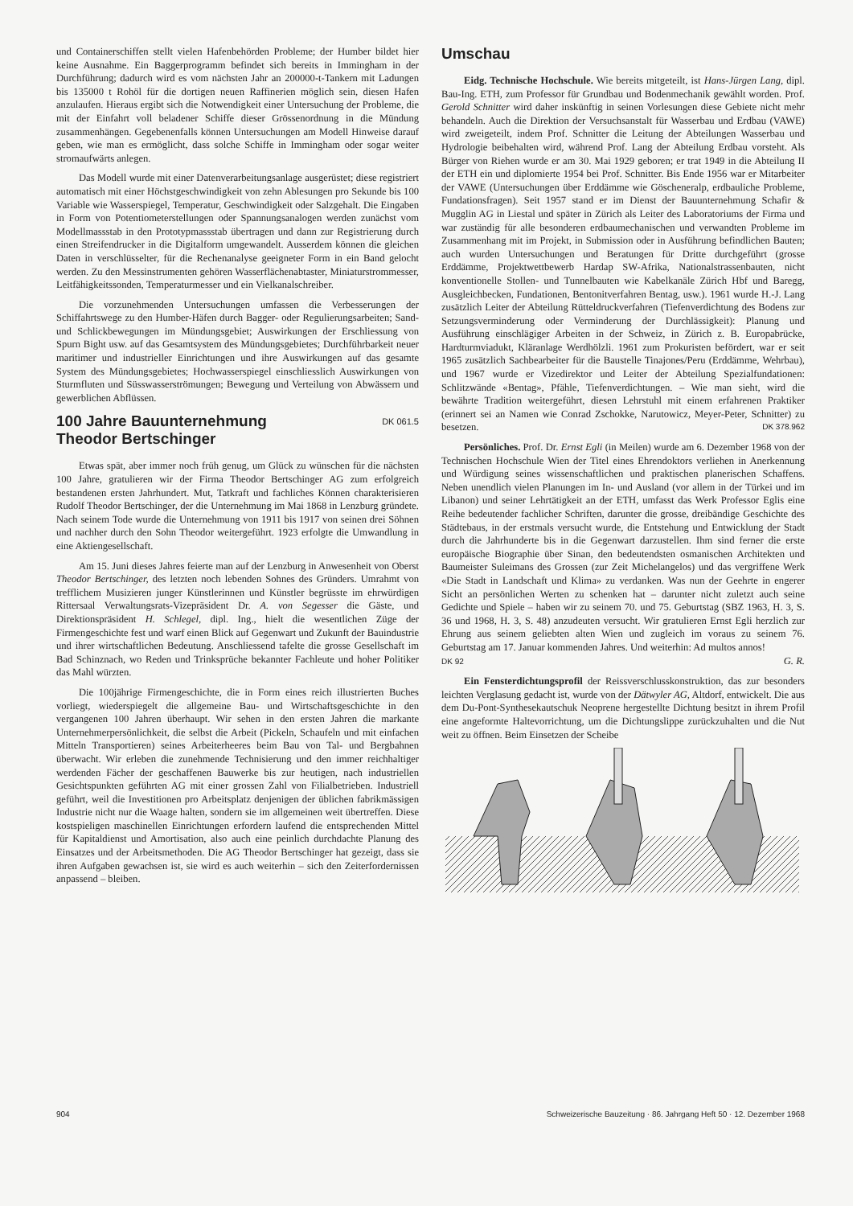und Containerschiffen stellt vielen Hafenbehörden Probleme; der Humber bildet hier keine Ausnahme. Ein Baggerprogramm befindet sich bereits in Immingham in der Durchführung; dadurch wird es vom nächsten Jahr an 200000-t-Tankern mit Ladungen bis 135000 t Rohöl für die dortigen neuen Raffinerien möglich sein, diesen Hafen anzulaufen. Hieraus ergibt sich die Notwendigkeit einer Untersuchung der Probleme, die mit der Einfahrt voll beladener Schiffe dieser Grössenordnung in die Mündung zusammenhängen. Gegebenenfalls können Untersuchungen am Modell Hinweise darauf geben, wie man es ermöglicht, dass solche Schiffe in Immingham oder sogar weiter stromaufwärts anlegen.
Das Modell wurde mit einer Datenverarbeitungsanlage ausgerüstet; diese registriert automatisch mit einer Höchstgeschwindigkeit von zehn Ablesungen pro Sekunde bis 100 Variable wie Wasserspiegel, Temperatur, Geschwindigkeit oder Salzgehalt. Die Eingaben in Form von Potentiometerstellungen oder Spannungsanalogen werden zunächst vom Modellmassstab in den Prototypmassstab übertragen und dann zur Registrierung durch einen Streifendrucker in die Digitalform umgewandelt. Ausserdem können die gleichen Daten in verschlüsselter, für die Rechenanalyse geeigneter Form in ein Band gelocht werden. Zu den Messinstrumenten gehören Wasserflächenabtaster, Miniaturstrommesser, Leitfähigkeitssonden, Temperaturmesser und ein Vielkanalschreiber.
Die vorzunehmenden Untersuchungen umfassen die Verbesserungen der Schiffahrtswege zu den Humber-Häfen durch Bagger- oder Regulierungsarbeiten; Sand- und Schlickbewegungen im Mündungsgebiet; Auswirkungen der Erschliessung von Spurn Bight usw. auf das Gesamtsystem des Mündungsgebietes; Durchführbarkeit neuer maritimer und industrieller Einrichtungen und ihre Auswirkungen auf das gesamte System des Mündungsgebietes; Hochwasserspiegel einschliesslich Auswirkungen von Sturmfluten und Süsswasserströmungen; Bewegung und Verteilung von Abwässern und gewerblichen Abflüssen.
100 Jahre Bauunternehmung
Theodor Bertschinger DK 061.5
Etwas spät, aber immer noch früh genug, um Glück zu wünschen für die nächsten 100 Jahre, gratulieren wir der Firma Theodor Bertschinger AG zum erfolgreich bestandenen ersten Jahrhundert. Mut, Tatkraft und fachliches Können charakterisieren Rudolf Theodor Bertschinger, der die Unternehmung im Mai 1868 in Lenzburg gründete. Nach seinem Tode wurde die Unternehmung von 1911 bis 1917 von seinen drei Söhnen und nachher durch den Sohn Theodor weitergeführt. 1923 erfolgte die Umwandlung in eine Aktiengesellschaft.
Am 15. Juni dieses Jahres feierte man auf der Lenzburg in Anwesenheit von Oberst Theodor Bertschinger, des letzten noch lebenden Sohnes des Gründers. Umrahmt von trefflichem Musizieren junger Künstlerinnen und Künstler begrüsste im ehrwürdigen Rittersaal Verwaltungsrats-Vizepräsident Dr. A. von Segesser die Gäste, und Direktionspräsident H. Schlegel, dipl. Ing., hielt die wesentlichen Züge der Firmengeschichte fest und warf einen Blick auf Gegenwart und Zukunft der Bauindustrie und ihrer wirtschaftlichen Bedeutung. Anschliessend tafelte die grosse Gesellschaft im Bad Schinznach, wo Reden und Trinksprüche bekannter Fachleute und hoher Politiker das Mahl würzten.
Die 100jährige Firmengeschichte, die in Form eines reich illustrierten Buches vorliegt, wiederspiegelt die allgemeine Bau- und Wirtschaftsgeschichte in den vergangenen 100 Jahren überhaupt. Wir sehen in den ersten Jahren die markante Unternehmerpersönlichkeit, die selbst die Arbeit (Pickeln, Schaufeln und mit einfachen Mitteln Transportieren) seines Arbeiterheeres beim Bau von Tal- und Bergbahnen überwacht. Wir erleben die zunehmende Technisierung und den immer reichhaltiger werdenden Fächer der geschaffenen Bauwerke bis zur heutigen, nach industriellen Gesichtspunkten geführten AG mit einer grossen Zahl von Filialbetrieben. Industriell geführt, weil die Investitionen pro Arbeitsplatz denjenigen der üblichen fabrikmässigen Industrie nicht nur die Waage halten, sondern sie im allgemeinen weit übertreffen. Diese kostspieligen maschinellen Einrichtungen erfordern laufend die entsprechenden Mittel für Kapitaldienst und Amortisation, also auch eine peinlich durchdachte Planung des Einsatzes und der Arbeitsmethoden. Die AG Theodor Bertschinger hat gezeigt, dass sie ihren Aufgaben gewachsen ist, sie wird es auch weiterhin – sich den Zeiterfordernissen anpassend – bleiben.
Umschau
Eidg. Technische Hochschule. Wie bereits mitgeteilt, ist Hans-Jürgen Lang, dipl. Bau-Ing. ETH, zum Professor für Grundbau und Bodenmechanik gewählt worden. Prof. Gerold Schnitter wird daher inskünftig in seinen Vorlesungen diese Gebiete nicht mehr behandeln. Auch die Direktion der Versuchsanstalt für Wasserbau und Erdbau (VAWE) wird zweigeteilt, indem Prof. Schnitter die Leitung der Abteilungen Wasserbau und Hydrologie beibehalten wird, während Prof. Lang der Abteilung Erdbau vorsteht. Als Bürger von Riehen wurde er am 30. Mai 1929 geboren; er trat 1949 in die Abteilung II der ETH ein und diplomierte 1954 bei Prof. Schnitter. Bis Ende 1956 war er Mitarbeiter der VAWE (Untersuchungen über Erddämme wie Göscheneralp, erdbauliche Probleme, Fundationsfragen). Seit 1957 stand er im Dienst der Bauunternehmung Schafir & Mugglin AG in Liestal und später in Zürich als Leiter des Laboratoriums der Firma und war zuständig für alle besonderen erdbaumechanischen und verwandten Probleme im Zusammenhang mit im Projekt, in Submission oder in Ausführung befindlichen Bauten; auch wurden Untersuchungen und Beratungen für Dritte durchgeführt (grosse Erddämme, Projektwettbewerb Hardap SW-Afrika, Nationalstrassenbauten, nicht konventionelle Stollen- und Tunnelbauten wie Kabelkanäle Zürich Hbf und Baregg, Ausgleichbecken, Fundationen, Bentonitverfahren Bentag, usw.). 1961 wurde H.-J. Lang zusätzlich Leiter der Abteilung Rütteldruckverfahren (Tiefenverdichtung des Bodens zur Setzungsverminderung oder Verminderung der Durchlässigkeit): Planung und Ausführung einschlägiger Arbeiten in der Schweiz, in Zürich z. B. Europabrücke, Hardturmviadukt, Kläranlage Werdhölzli. 1961 zum Prokuristen befördert, war er seit 1965 zusätzlich Sachbearbeiter für die Baustelle Tinajones/Peru (Erddämme, Wehrbau), und 1967 wurde er Vizedirektor und Leiter der Abteilung Spezialfundationen: Schlitzwände «Bentag», Pfähle, Tiefenverdichtungen. – Wie man sieht, wird die bewährte Tradition weitergeführt, diesen Lehrstuhl mit einem erfahrenen Praktiker (erinnert sei an Namen wie Conrad Zschokke, Narutowicz, Meyer-Peter, Schnitter) zu besetzen. DK 378.962
Persönliches. Prof. Dr. Ernst Egli (in Meilen) wurde am 6. Dezember 1968 von der Technischen Hochschule Wien der Titel eines Ehrendoktors verliehen in Anerkennung und Würdigung seines wissenschaftlichen und praktischen planerischen Schaffens. Neben unendlich vielen Planungen im In- und Ausland (vor allem in der Türkei und im Libanon) und seiner Lehrtätigkeit an der ETH, umfasst das Werk Professor Eglis eine Reihe bedeutender fachlicher Schriften, darunter die grosse, dreibändige Geschichte des Städtebaus, in der erstmals versucht wurde, die Entstehung und Entwicklung der Stadt durch die Jahrhunderte bis in die Gegenwart darzustellen. Ihm sind ferner die erste europäische Biographie über Sinan, den bedeutendsten osmanischen Architekten und Baumeister Suleimans des Grossen (zur Zeit Michelangelos) und das vergriffene Werk «Die Stadt in Landschaft und Klima» zu verdanken. Was nun der Geehrte in engerer Sicht an persönlichen Werten zu schenken hat – darunter nicht zuletzt auch seine Gedichte und Spiele – haben wir zu seinem 70. und 75. Geburtstag (SBZ 1963, H. 3, S. 36 und 1968, H. 3, S. 48) anzudeuten versucht. Wir gratulieren Ernst Egli herzlich zur Ehrung aus seinem geliebten alten Wien und zugleich im voraus zu seinem 76. Geburtstag am 17. Januar kommenden Jahres. Und weiterhin: Ad multos annos!
DK 92 G. R.
Ein Fensterdichtungsprofil der Reissverschlusskonstruktion, das zur besonders leichten Verglasung gedacht ist, wurde von der Dätwyler AG, Altdorf, entwickelt. Die aus dem Du-Pont-Synthesekautschuk Neoprene hergestellte Dichtung besitzt in ihrem Profil eine angeformte Haltevorrichtung, um die Dichtungslippe zurückzuhalten und die Nut weit zu öffnen. Beim Einsetzen der Scheibe
904 Schweizerische Bauzeitung · 86. Jahrgang Heft 50 · 12. Dezember 1968